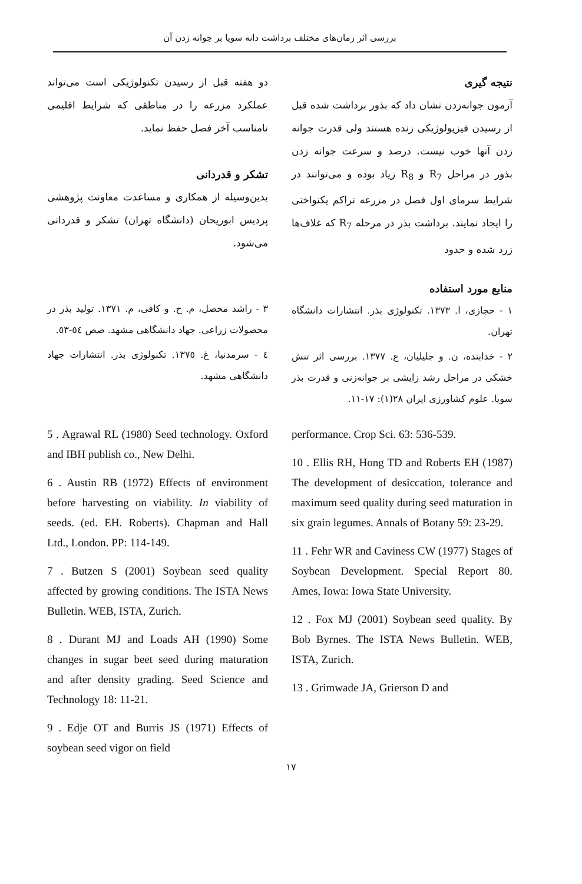بررسی اثر زمان‌های مختلف برداشت دانه سویا بر جوانه زدن آن
نتیجه گیری
آزمون جوانه‌زدن نشان داد که بذور برداشت شده قبل از رسیدن فیزیولوژیکی زنده هستند ولی قدرت جوانه زدن آنها خوب نیست. درصد و سرعت جوانه زدن بذور در مراحل R<sub>7</sub> و R<sub>8</sub> زیاد بوده و می‌توانند در شرایط سرمای اول فصل در مزرعه تراکم یکنواختی را ایجاد نمایند. برداشت بذر در مرحله R<sub>7</sub> که غلاف‌ها زرد شده و حدود
دو هفته قبل از رسیدن تکنولوژیکی است می‌تواند عملکرد مزرعه را در مناطقی که شرایط اقلیمی نامناسب آخر فصل حفظ نماید.
تشکر و قدردانی
بدین‌وسیله از همکاری و مساعدت معاونت پژوهشی پردیس ابوریحان (دانشگاه تهران) تشکر و قدردانی می‌شود.
منابع مورد استفاده
١ - حجازی، ا. ١٣٧٣. تکنولوژی بذر. انتشارات دانشگاه تهران.
٢ - خدابنده، ن. و جلیلیان، ع. ١٣٧٧. بررسی اثر تنش خشکی در مراحل رشد زایشی بر جوانه‌زنی و قدرت بذر سویا. علوم کشاورزی ایران ٢٨(١): ١٧-١١.
٣ - راشد محصل، م. ح. و کافی، م. ١٣٧١. تولید بذر در محصولات زراعی. جهاد دانشگاهی مشهد. صص ٥٤-٥٣.
٤ - سرمدنیا، غ. ١٣٧٥. تکنولوژی بذر. انتشارات جهاد دانشگاهی مشهد.
performance. Crop Sci. 63: 536-539.
10 . Ellis RH, Hong TD and Roberts EH (1987) The development of desiccation, tolerance and maximum seed quality during seed maturation in six grain legumes. Annals of Botany 59: 23-29.
11 . Fehr WR and Caviness CW (1977) Stages of Soybean Development. Special Report 80. Ames, Iowa: Iowa State University.
12 . Fox MJ (2001) Soybean seed quality. By Bob Byrnes. The ISTA News Bulletin. WEB, ISTA, Zurich.
13 . Grimwade JA, Grierson D and
5 . Agrawal RL (1980) Seed technology. Oxford and IBH publish co., New Delhi.
6 . Austin RB (1972) Effects of environment before harvesting on viability. In viability of seeds. (ed. EH. Roberts). Chapman and Hall Ltd., London. PP: 114-149.
7 . Butzen S (2001) Soybean seed quality affected by growing conditions. The ISTA News Bulletin. WEB, ISTA, Zurich.
8 . Durant MJ and Loads AH (1990) Some changes in sugar beet seed during maturation and after density grading. Seed Science and Technology 18: 11-21.
9 . Edje OT and Burris JS (1971) Effects of soybean seed vigor on field
١٧